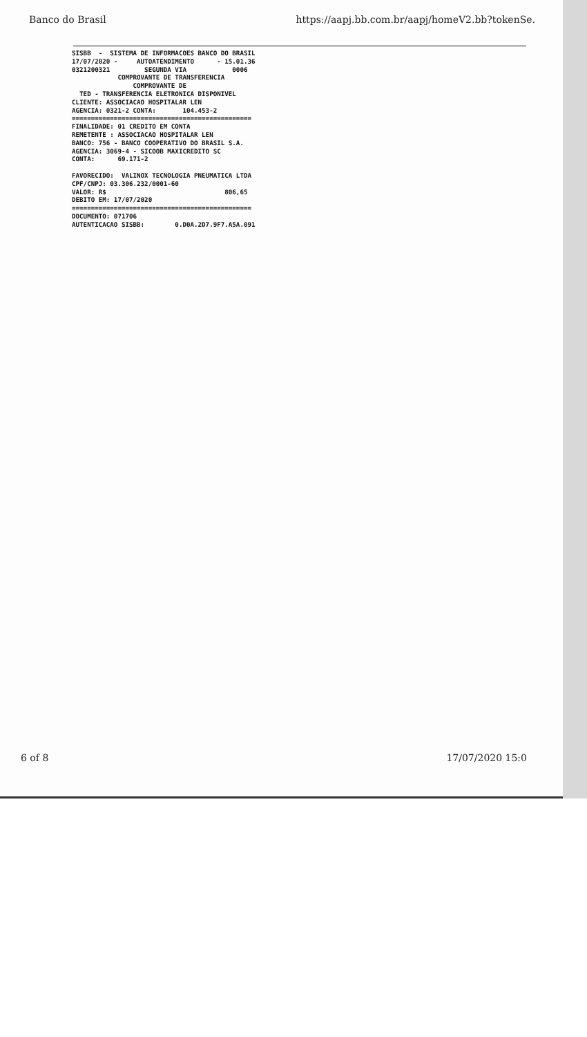Banco do Brasil https://aapj.bb.com.br/aapj/homeV2.bb?tokenSe.
SISBB - SISTEMA DE INFORMACOES BANCO DO BRASIL 17/07/2020 - AUTOATENDIMENTO - 15.01.36 0321200321 SEGUNDA VIA 0006 COMPROVANTE DE TRANSFERENCIA COMPROVANTE DE TED - TRANSFERENCIA ELETRONICA DISPONIVEL CLIENTE: ASSOCIACAO HOSPITALAR LEN AGENCIA: 0321-2 CONTA: 104.453-2 =============================================== FINALIDADE: 01 CREDITO EM CONTA REMETENTE : ASSOCIACAO HOSPITALAR LEN BANCO: 756 - BANCO COOPERATIVO DO BRASIL S.A. AGENCIA: 3069-4 - SICOOB MAXICREDITO SC CONTA: 69.171-2 FAVORECIDO: VALINOX TECNOLOGIA PNEUMATICA LTDA CPF/CNPJ: 03.306.232/0001-60 VALOR: R$ 806,65 DEBITO EM: 17/07/2020 =============================================== DOCUMENTO: 071706 AUTENTICACAO SISBB: 0.D0A.2D7.9F7.A5A.091
6 of 8 17/07/2020 15:0